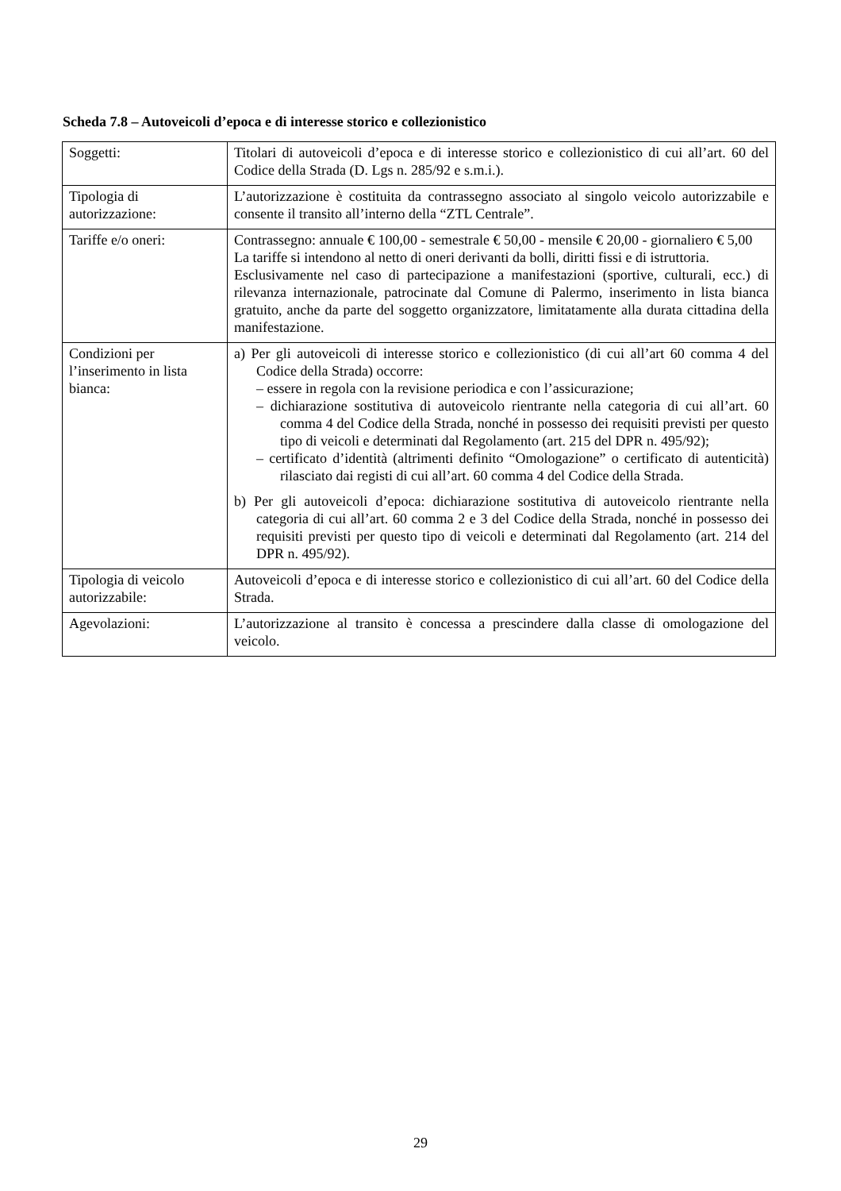Scheda 7.8 – Autoveicoli d’epoca e di interesse storico e collezionistico
| Soggetti: | Titolari di autoveicoli d’epoca e di interesse storico e collezionistico di cui all’art. 60 del Codice della Strada (D. Lgs n. 285/92 e s.m.i.). |
| Tipologia di autorizzazione: | L’autorizzazione è costituita da contrassegno associato al singolo veicolo autorizzabile e consente il transito all’interno della “ZTL Centrale”. |
| Tariffe e/o oneri: | Contrassegno: annuale € 100,00 - semestrale € 50,00 - mensile € 20,00 - giornaliero € 5,00 La tariffe si intendono al netto di oneri derivanti da bolli, diritti fissi e di istruttoria. Esclusivamente nel caso di partecipazione a manifestazioni (sportive, culturali, ecc.) di rilevanza internazionale, patrocinate dal Comune di Palermo, inserimento in lista bianca gratuito, anche da parte del soggetto organizzatore, limitatamente alla durata cittadina della manifestazione. |
| Condizioni per l’inserimento in lista bianca: | a) Per gli autoveicoli di interesse storico e collezionistico (di cui all’art 60 comma 4 del Codice della Strada) occorre: – essere in regola con la revisione periodica e con l’assicurazione; – dichiarazione sostitutiva di autoveicolo rientrante nella categoria di cui all’art. 60 comma 4 del Codice della Strada, nonché in possesso dei requisiti previsti per questo tipo di veicoli e determinati dal Regolamento (art. 215 del DPR n. 495/92); – certificato d’identità (altrimenti definito “Omologazione” o certificato di autenticità) rilasciato dai registi di cui all’art. 60 comma 4 del Codice della Strada. b) Per gli autoveicoli d’epoca: dichiarazione sostitutiva di autoveicolo rientrante nella categoria di cui all’art. 60 comma 2 e 3 del Codice della Strada, nonché in possesso dei requisiti previsti per questo tipo di veicoli e determinati dal Regolamento (art. 214 del DPR n. 495/92). |
| Tipologia di veicolo autorizzabile: | Autoveicoli d’epoca e di interesse storico e collezionistico di cui all’art. 60 del Codice della Strada. |
| Agevolazioni: | L’autorizzazione al transito è concessa a prescindere dalla classe di omologazione del veicolo. |
29